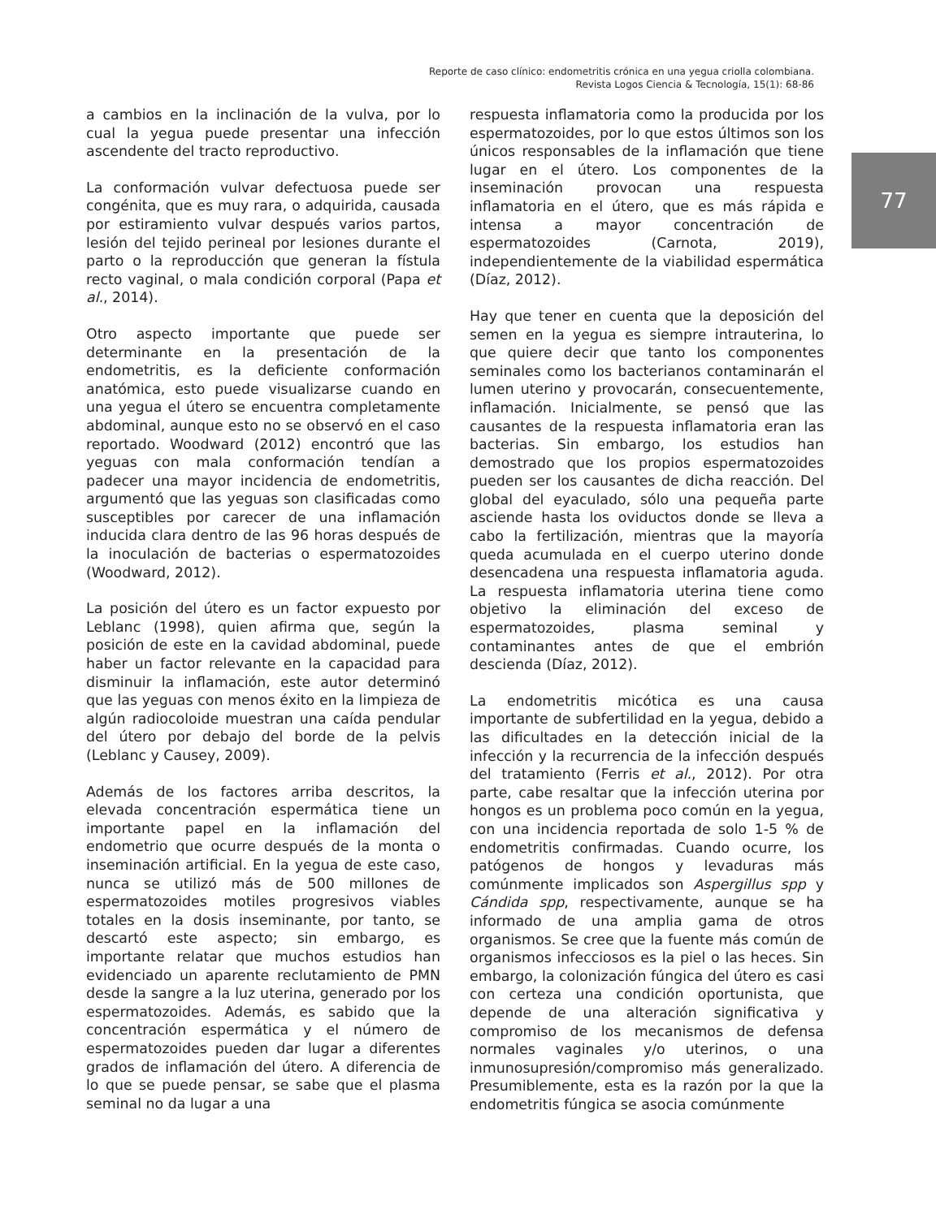Reporte de caso clínico: endometritis crónica en una yegua criolla colombiana.
Revista Logos Ciencia & Tecnología, 15(1): 68-86
77
a cambios en la inclinación de la vulva, por lo cual la yegua puede presentar una infección ascendente del tracto reproductivo.
La conformación vulvar defectuosa puede ser congénita, que es muy rara, o adquirida, causada por estiramiento vulvar después varios partos, lesión del tejido perineal por lesiones durante el parto o la reproducción que generan la fístula recto vaginal, o mala condición corporal (Papa et al., 2014).
Otro aspecto importante que puede ser determinante en la presentación de la endometritis, es la deficiente conformación anatómica, esto puede visualizarse cuando en una yegua el útero se encuentra completamente abdominal, aunque esto no se observó en el caso reportado. Woodward (2012) encontró que las yeguas con mala conformación tendían a padecer una mayor incidencia de endometritis, argumentó que las yeguas son clasificadas como susceptibles por carecer de una inflamación inducida clara dentro de las 96 horas después de la inoculación de bacterias o espermatozoides (Woodward, 2012).
La posición del útero es un factor expuesto por Leblanc (1998), quien afirma que, según la posición de este en la cavidad abdominal, puede haber un factor relevante en la capacidad para disminuir la inflamación, este autor determinó que las yeguas con menos éxito en la limpieza de algún radiocoloide muestran una caída pendular del útero por debajo del borde de la pelvis (Leblanc y Causey, 2009).
Además de los factores arriba descritos, la elevada concentración espermática tiene un importante papel en la inflamación del endometrio que ocurre después de la monta o inseminación artificial. En la yegua de este caso, nunca se utilizó más de 500 millones de espermatozoides motiles progresivos viables totales en la dosis inseminante, por tanto, se descartó este aspecto; sin embargo, es importante relatar que muchos estudios han evidenciado un aparente reclutamiento de PMN desde la sangre a la luz uterina, generado por los espermatozoides. Además, es sabido que la concentración espermática y el número de espermatozoides pueden dar lugar a diferentes grados de inflamación del útero. A diferencia de lo que se puede pensar, se sabe que el plasma seminal no da lugar a una
respuesta inflamatoria como la producida por los espermatozoides, por lo que estos últimos son los únicos responsables de la inflamación que tiene lugar en el útero. Los componentes de la inseminación provocan una respuesta inflamatoria en el útero, que es más rápida e intensa a mayor concentración de espermatozoides (Carnota, 2019), independientemente de la viabilidad espermática (Díaz, 2012).
Hay que tener en cuenta que la deposición del semen en la yegua es siempre intrauterina, lo que quiere decir que tanto los componentes seminales como los bacterianos contaminarán el lumen uterino y provocarán, consecuentemente, inflamación. Inicialmente, se pensó que las causantes de la respuesta inflamatoria eran las bacterias. Sin embargo, los estudios han demostrado que los propios espermatozoides pueden ser los causantes de dicha reacción. Del global del eyaculado, sólo una pequeña parte asciende hasta los oviductos donde se lleva a cabo la fertilización, mientras que la mayoría queda acumulada en el cuerpo uterino donde desencadena una respuesta inflamatoria aguda. La respuesta inflamatoria uterina tiene como objetivo la eliminación del exceso de espermatozoides, plasma seminal y contaminantes antes de que el embrión descienda (Díaz, 2012).
La endometritis micótica es una causa importante de subfertilidad en la yegua, debido a las dificultades en la detección inicial de la infección y la recurrencia de la infección después del tratamiento (Ferris et al., 2012). Por otra parte, cabe resaltar que la infección uterina por hongos es un problema poco común en la yegua, con una incidencia reportada de solo 1-5 % de endometritis confirmadas. Cuando ocurre, los patógenos de hongos y levaduras más comúnmente implicados son Aspergillus spp y Cándida spp, respectivamente, aunque se ha informado de una amplia gama de otros organismos. Se cree que la fuente más común de organismos infecciosos es la piel o las heces. Sin embargo, la colonización fúngica del útero es casi con certeza una condición oportunista, que depende de una alteración significativa y compromiso de los mecanismos de defensa normales vaginales y/o uterinos, o una inmunosupresión/compromiso más generalizado. Presumiblemente, esta es la razón por la que la endometritis fúngica se asocia comúnmente